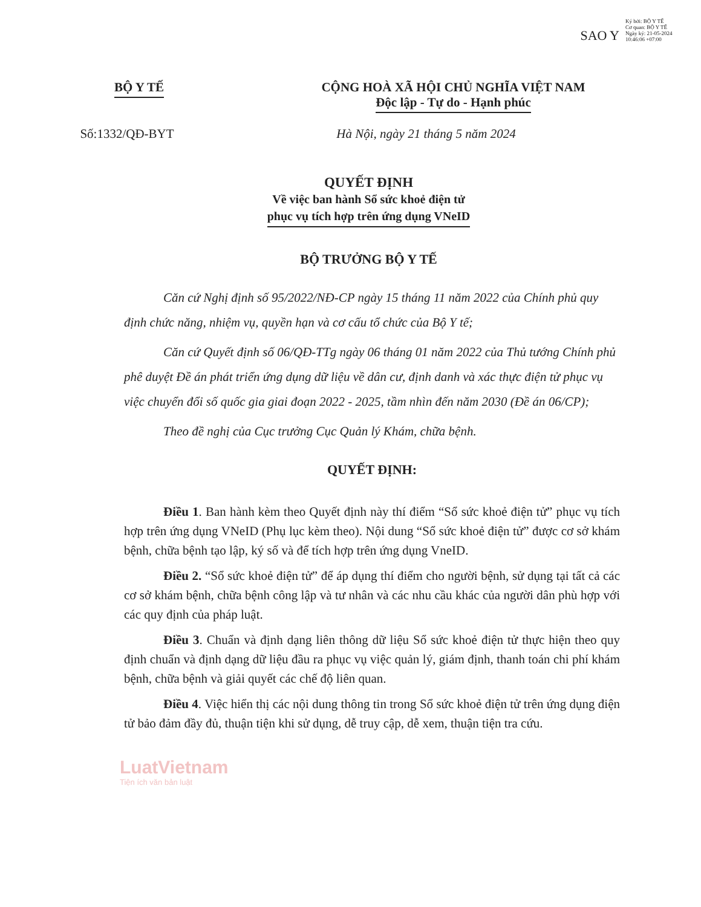SAO Y
Ký bởi: BỘ Y TẾ
Cơ quan: BỘ Y TẾ
Ngày ký: 21-05-2024 10:46:06 +07:00
BỘ Y TẾ CỘNG HOÀ XÃ HỘI CHỦ NGHĨA VIỆT NAM
Độc lập - Tự do - Hạnh phúc
Số:1332/QĐ-BYT Hà Nội, ngày 21 tháng 5 năm 2024
QUYẾT ĐỊNH
Về việc ban hành Sổ sức khoẻ điện tử
phục vụ tích hợp trên ứng dụng VNeID
BỘ TRƯỞNG BỘ Y TẾ
Căn cứ Nghị định số 95/2022/NĐ-CP ngày 15 tháng 11 năm 2022 của Chính phủ quy định chức năng, nhiệm vụ, quyền hạn và cơ cấu tổ chức của Bộ Y tế;
Căn cứ Quyết định số 06/QĐ-TTg ngày 06 tháng 01 năm 2022 của Thủ tướng Chính phủ phê duyệt Đề án phát triển ứng dụng dữ liệu về dân cư, định danh và xác thực điện tử phục vụ việc chuyển đổi số quốc gia giai đoạn 2022 - 2025, tầm nhìn đến năm 2030 (Đề án 06/CP);
Theo đề nghị của Cục trưởng Cục Quản lý Khám, chữa bệnh.
QUYẾT ĐỊNH:
Điều 1. Ban hành kèm theo Quyết định này thí điểm “Sổ sức khoẻ điện tử” phục vụ tích hợp trên ứng dụng VNeID (Phụ lục kèm theo). Nội dung “Sổ sức khoẻ điện tử” được cơ sở khám bệnh, chữa bệnh tạo lập, ký số và để tích hợp trên ứng dụng VneID.
Điều 2. “Sổ sức khoẻ điện tử” để áp dụng thí điểm cho người bệnh, sử dụng tại tất cả các cơ sở khám bệnh, chữa bệnh công lập và tư nhân và các nhu cầu khác của người dân phù hợp với các quy định của pháp luật.
Điều 3. Chuẩn và định dạng liên thông dữ liệu Sổ sức khoẻ điện tử thực hiện theo quy định chuẩn và định dạng dữ liệu đầu ra phục vụ việc quản lý, giám định, thanh toán chi phí khám bệnh, chữa bệnh và giải quyết các chế độ liên quan.
Điều 4. Việc hiển thị các nội dung thông tin trong Sổ sức khoẻ điện tử trên ứng dụng điện tử bảo đảm đầy đủ, thuận tiện khi sử dụng, dễ truy cập, dễ xem, thuận tiện tra cứu.
LuatVietnam
Tiện ích văn bản luật